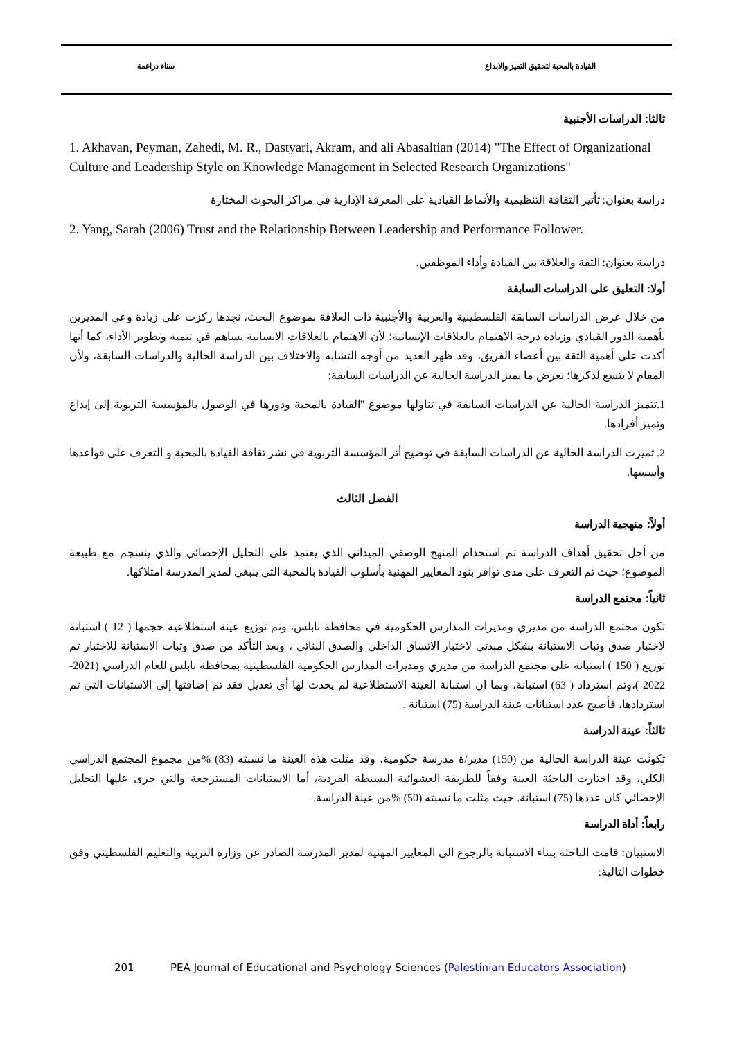القيادة بالمحبة لتحقيق التميز والابداع سناء دراغمة
ثالثا: الدراسات الأجنبية
1. Akhavan, Peyman, Zahedi, M. R., Dastyari, Akram, and ali Abasaltian (2014) "The Effect of Organizational Culture and Leadership Style on Knowledge Management in Selected Research Organizations"
دراسة بعنوان: تأثير الثقافة التنظيمية والأنماط القيادية على المعرفة الإدارية في مراكز البحوث المختارة
2. Yang, Sarah (2006) Trust and the Relationship Between Leadership and Performance Follower.
دراسة بعنوان: الثقة والعلاقة بين القيادة وأداء الموظفين.
أولا: التعليق على الدراسات السابقة
من خلال عرض الدراسات السابقة الفلسطينية والعربية والأجنبية ذات العلاقة بموضوع البحث، نجدها ركزت على زيادة وعي المديرين بأهمية الدور القيادي وزيادة درجة الاهتمام بالعلاقات الإنسانية؛ لأن الاهتمام بالعلاقات الانسانية يساهم في تنمية وتطوير الأداء، كما أنها أكدت على أهمية الثقة بين أعضاء الفريق، وقد ظهر العديد من أوجه التشابه والاختلاف بين الدراسة الحالية والدراسات السابقة، ولأن المقام لا يتسع لذكرها؛ نعرض ما يميز الدراسة الحالية عن الدراسات السابقة:
1.تتميز الدراسة الحالية عن الدراسات السابقة في تناولها موضوع "القيادة بالمحبة ودورها في الوصول بالمؤسسة التربوية إلى إبداع وتميز أفرادها.
2. تميزت الدراسة الحالية عن الدراسات السابقة في توضيح أثر المؤسسة التربوية في نشر ثقافة القيادة بالمحبة و التعرف على قواعدها وأسسها.
الفصل الثالث
أولاً: منهجية الدراسة
من أجل تحقيق أهداف الدراسة تم استخدام المنهج الوصفي الميداني الذي يعتمد على التحليل الإحصائي والذي ينسجم مع طبيعة الموضوع؛ حيث تم التعرف على مدى توافر بنود المعايير المهنية بأسلوب القيادة بالمحبة التي ينبغي لمدير المدرسة امتلاكها.
ثانياً: مجتمع الدراسة
تكون مجتمع الدراسة من مديري ومديرات المدارس الحكومية في محافظة نابلس، وتم توزيع عينة استطلاعية حجمها ( 12 ) استبانة لاختبار صدق وثبات الاستبانة بشكل مبدئي لاختبار الاتساق الداخلي والصدق البنائي ، وبعد التأكد من صدق وثبات الاستبانة للاختبار تم توزيع ( 150 ) استبانة على مجتمع الدراسة من مديري ومديرات المدارس الحكومية الفلسطينية بمحافظة نابلس للعام الدراسي (2021-2022 )،وتم استرداد ( 63) استبانة، وبما ان استبانة العينة الاستطلاعية لم يحدث لها أي تعديل فقد تم إضافتها إلى الاستبانات التي تم استردادها، فأصبح عدد استبانات عينة الدراسة (75) استبانة .
ثالثاً: عينة الدراسة
تكونت عينة الدراسة الحالية من (150) مدير/ة مدرسة حكومية، وقد مثلت هذه العينة ما نسبته (83) %من مجموع المجتمع الدراسي الكلي، وقد اختارت الباحثة العينة وفقاً للطريقة العشوائية البسيطة الفردية، أما الاستبانات المسترجعة والتي جرى عليها التحليل الإحصائي كان عددها (75) استبانة. حيث مثلت ما نسبته (50) %من عينة الدراسة.
رابعاً: أداة الدراسة
الاستبيان: قامت الباحثة ببناء الاستبانة بالرجوع الى المعايير المهنية لمدير المدرسة الصادر عن وزارة التربية والتعليم الفلسطيني وفق خطوات التالية:
201 PEA Journal of Educational and Psychology Sciences (Palestinian Educators Association)